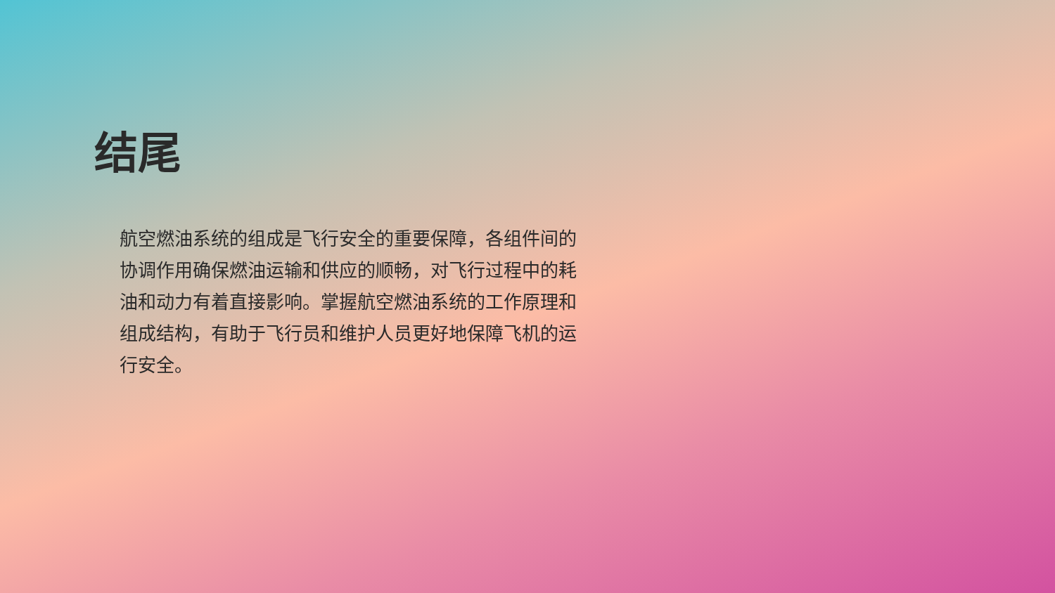结尾
航空燃油系统的组成是飞行安全的重要保障，各组件间的协调作用确保燃油运输和供应的顺畅，对飞行过程中的耗油和动力有着直接影响。掌握航空燃油系统的工作原理和组成结构，有助于飞行员和维护人员更好地保障飞机的运行安全。